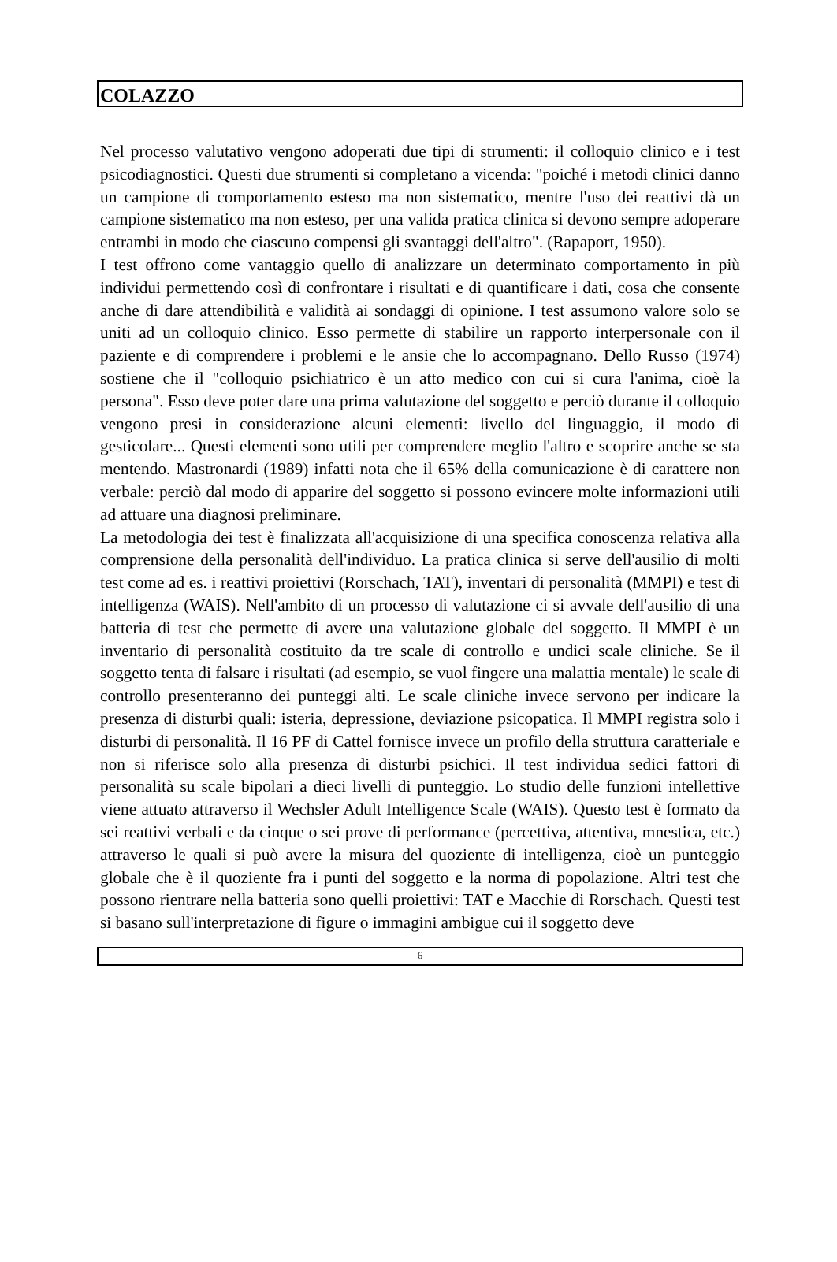COLAZZO
Nel processo valutativo vengono adoperati due tipi di strumenti: il colloquio clinico e i test psicodiagnostici. Questi due strumenti si completano a vicenda: "poiché i metodi clinici danno un campione di comportamento esteso ma non sistematico, mentre l'uso dei reattivi dà un campione sistematico ma non esteso, per una valida pratica clinica si devono sempre adoperare entrambi in modo che ciascuno compensi gli svantaggi dell'altro". (Rapaport, 1950).
I test offrono come vantaggio quello di analizzare un determinato comportamento in più individui permettendo così di confrontare i risultati e di quantificare i dati, cosa che consente anche di dare attendibilità e validità ai sondaggi di opinione. I test assumono valore solo se uniti ad un colloquio clinico. Esso permette di stabilire un rapporto interpersonale con il paziente e di comprendere i problemi e le ansie che lo accompagnano. Dello Russo (1974) sostiene che il "colloquio psichiatrico è un atto medico con cui si cura l'anima, cioè la persona". Esso deve poter dare una prima valutazione del soggetto e perciò durante il colloquio vengono presi in considerazione alcuni elementi: livello del linguaggio, il modo di gesticolare... Questi elementi sono utili per comprendere meglio l'altro e scoprire anche se sta mentendo. Mastronardi (1989) infatti nota che il 65% della comunicazione è di carattere non verbale: perciò dal modo di apparire del soggetto si possono evincere molte informazioni utili ad attuare una diagnosi preliminare.
La metodologia dei test è finalizzata all'acquisizione di una specifica conoscenza relativa alla comprensione della personalità dell'individuo. La pratica clinica si serve dell'ausilio di molti test come ad es. i reattivi proiettivi (Rorschach, TAT), inventari di personalità (MMPI) e test di intelligenza (WAIS). Nell'ambito di un processo di valutazione ci si avvale dell'ausilio di una batteria di test che permette di avere una valutazione globale del soggetto. Il MMPI è un inventario di personalità costituito da tre scale di controllo e undici scale cliniche. Se il soggetto tenta di falsare i risultati (ad esempio, se vuol fingere una malattia mentale) le scale di controllo presenteranno dei punteggi alti. Le scale cliniche invece servono per indicare la presenza di disturbi quali: isteria, depressione, deviazione psicopatica. Il MMPI registra solo i disturbi di personalità. Il 16 PF di Cattel fornisce invece un profilo della struttura caratteriale e non si riferisce solo alla presenza di disturbi psichici. Il test individua sedici fattori di personalità su scale bipolari a dieci livelli di punteggio. Lo studio delle funzioni intellettive viene attuato attraverso il Wechsler Adult Intelligence Scale (WAIS). Questo test è formato da sei reattivi verbali e da cinque o sei prove di performance (percettiva, attentiva, mnestica, etc.) attraverso le quali si può avere la misura del quoziente di intelligenza, cioè un punteggio globale che è il quoziente fra i punti del soggetto e la norma di popolazione. Altri test che possono rientrare nella batteria sono quelli proiettivi: TAT e Macchie di Rorschach. Questi test si basano sull'interpretazione di figure o immagini ambigue cui il soggetto deve
6